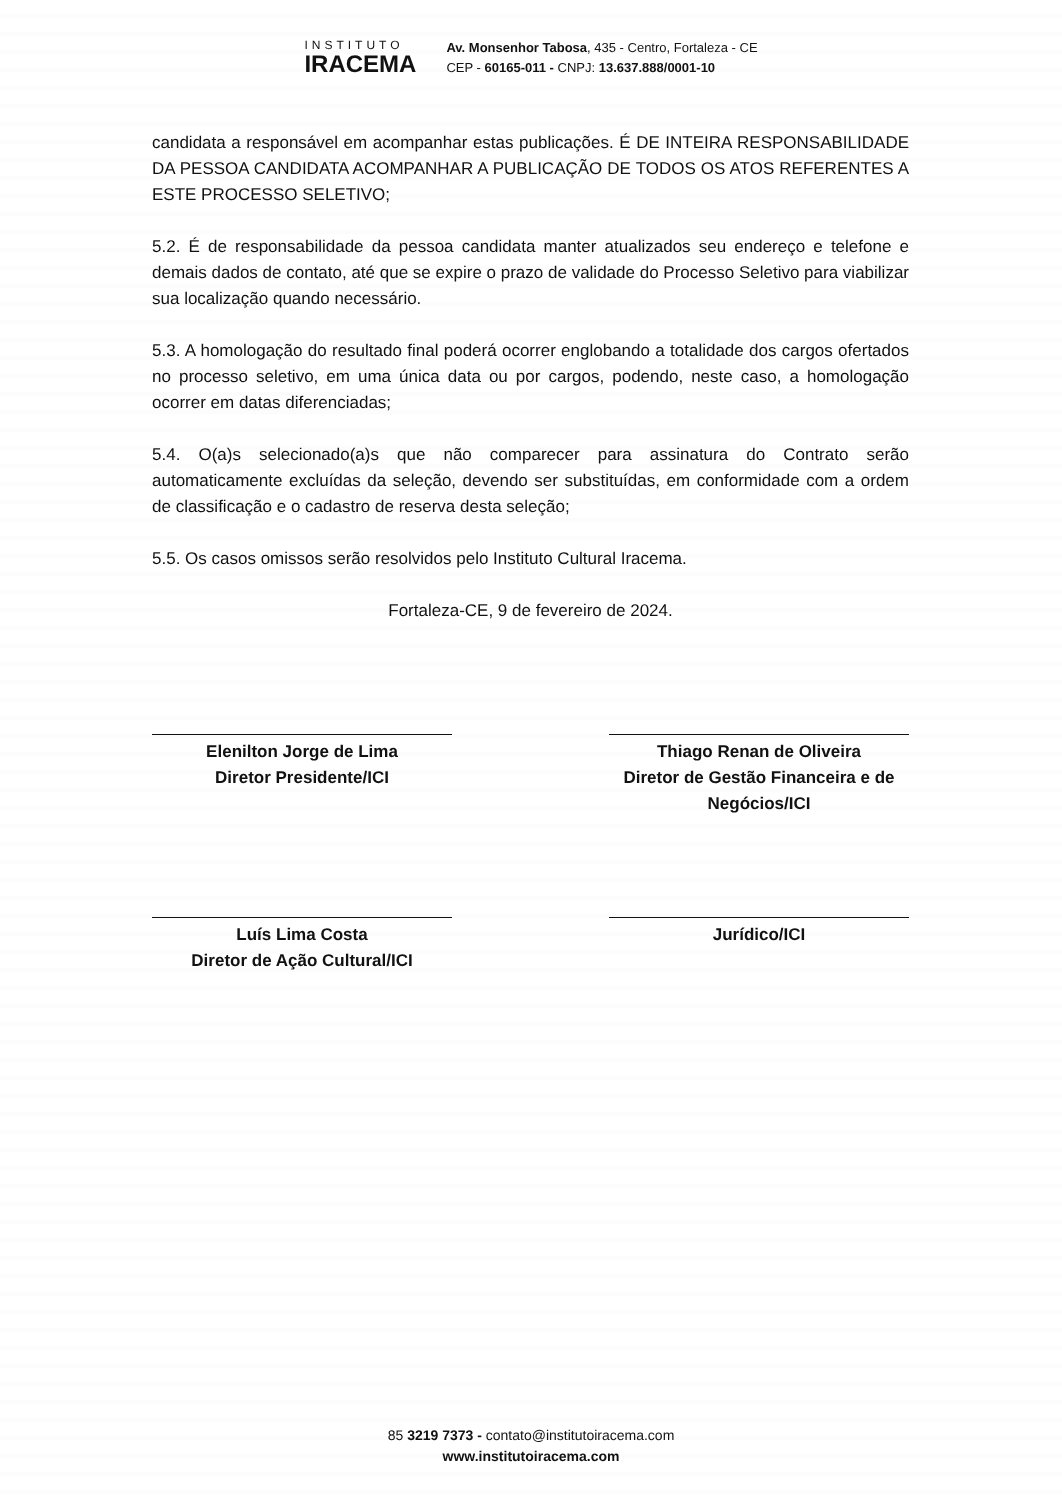INSTITUTO
IRACEMA
Av. Monsenhor Tabosa, 435 - Centro, Fortaleza - CE
CEP - 60165-011 - CNPJ: 13.637.888/0001-10
candidata a responsável em acompanhar estas publicações. É DE INTEIRA RESPONSABILIDADE DA PESSOA CANDIDATA ACOMPANHAR A PUBLICAÇÃO DE TODOS OS ATOS REFERENTES A ESTE PROCESSO SELETIVO;
5.2. É de responsabilidade da pessoa candidata manter atualizados seu endereço e telefone e demais dados de contato, até que se expire o prazo de validade do Processo Seletivo para viabilizar sua localização quando necessário.
5.3. A homologação do resultado final poderá ocorrer englobando a totalidade dos cargos ofertados no processo seletivo, em uma única data ou por cargos, podendo, neste caso, a homologação ocorrer em datas diferenciadas;
5.4. O(a)s selecionado(a)s que não comparecer para assinatura do Contrato serão automaticamente excluídas da seleção, devendo ser substituídas, em conformidade com a ordem de classificação e o cadastro de reserva desta seleção;
5.5. Os casos omissos serão resolvidos pelo Instituto Cultural Iracema.
Fortaleza-CE, 9 de fevereiro de 2024.
Elenilton Jorge de Lima
Diretor Presidente/ICI
Thiago Renan de Oliveira
Diretor de Gestão Financeira e de Negócios/ICI
Luís Lima Costa
Diretor de Ação Cultural/ICI
Jurídico/ICI
85 3219 7373 - contato@institutoiracema.com
www.institutoiracema.com